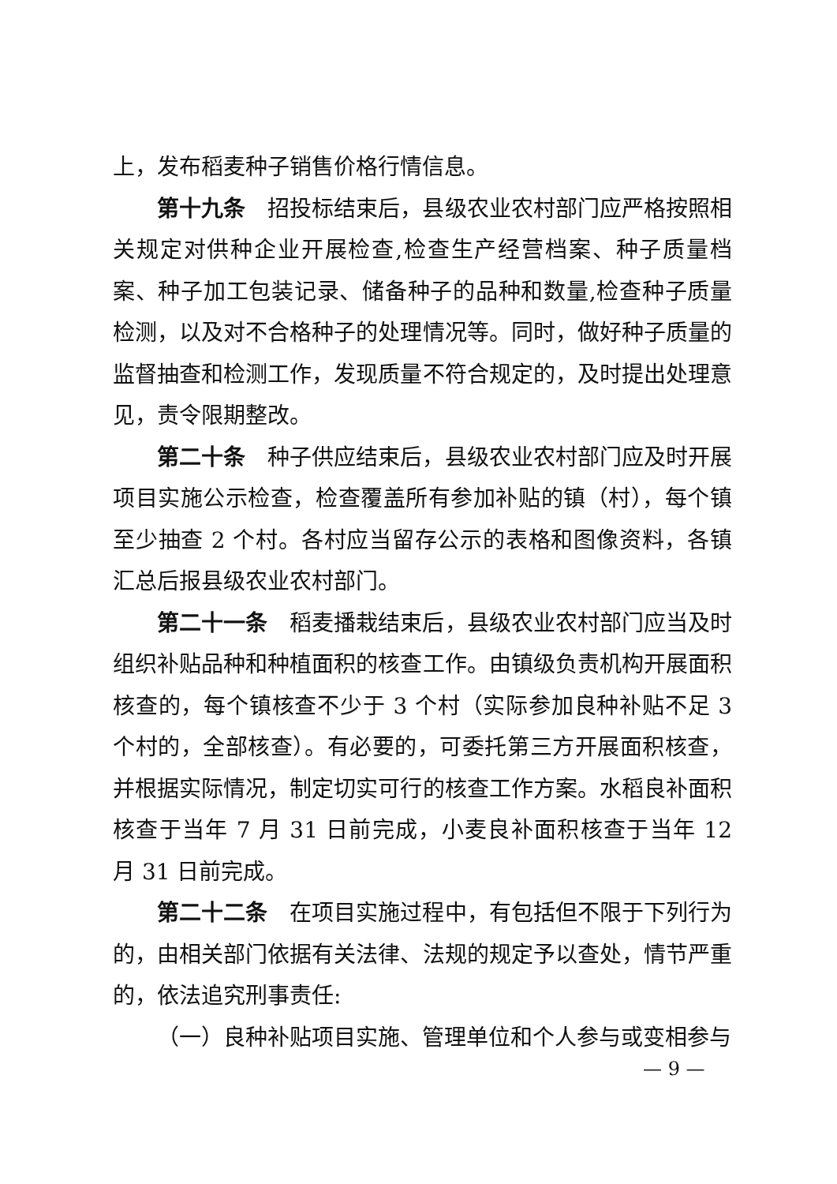上，发布稻麦种子销售价格行情信息。
第十九条　招投标结束后，县级农业农村部门应严格按照相关规定对供种企业开展检查,检查生产经营档案、种子质量档案、种子加工包装记录、储备种子的品种和数量,检查种子质量检测，以及对不合格种子的处理情况等。同时，做好种子质量的监督抽查和检测工作，发现质量不符合规定的，及时提出处理意见，责令限期整改。
第二十条　种子供应结束后，县级农业农村部门应及时开展项目实施公示检查，检查覆盖所有参加补贴的镇（村），每个镇至少抽查 2 个村。各村应当留存公示的表格和图像资料，各镇汇总后报县级农业农村部门。
第二十一条　稻麦播栽结束后，县级农业农村部门应当及时组织补贴品种和种植面积的核查工作。由镇级负责机构开展面积核查的，每个镇核查不少于 3 个村（实际参加良种补贴不足 3 个村的，全部核查）。有必要的，可委托第三方开展面积核查，并根据实际情况，制定切实可行的核查工作方案。水稻良补面积核查于当年 7 月 31 日前完成，小麦良补面积核查于当年 12 月 31 日前完成。
第二十二条　在项目实施过程中，有包括但不限于下列行为的，由相关部门依据有关法律、法规的规定予以查处，情节严重的，依法追究刑事责任:
（一）良种补贴项目实施、管理单位和个人参与或变相参与
— 9 —